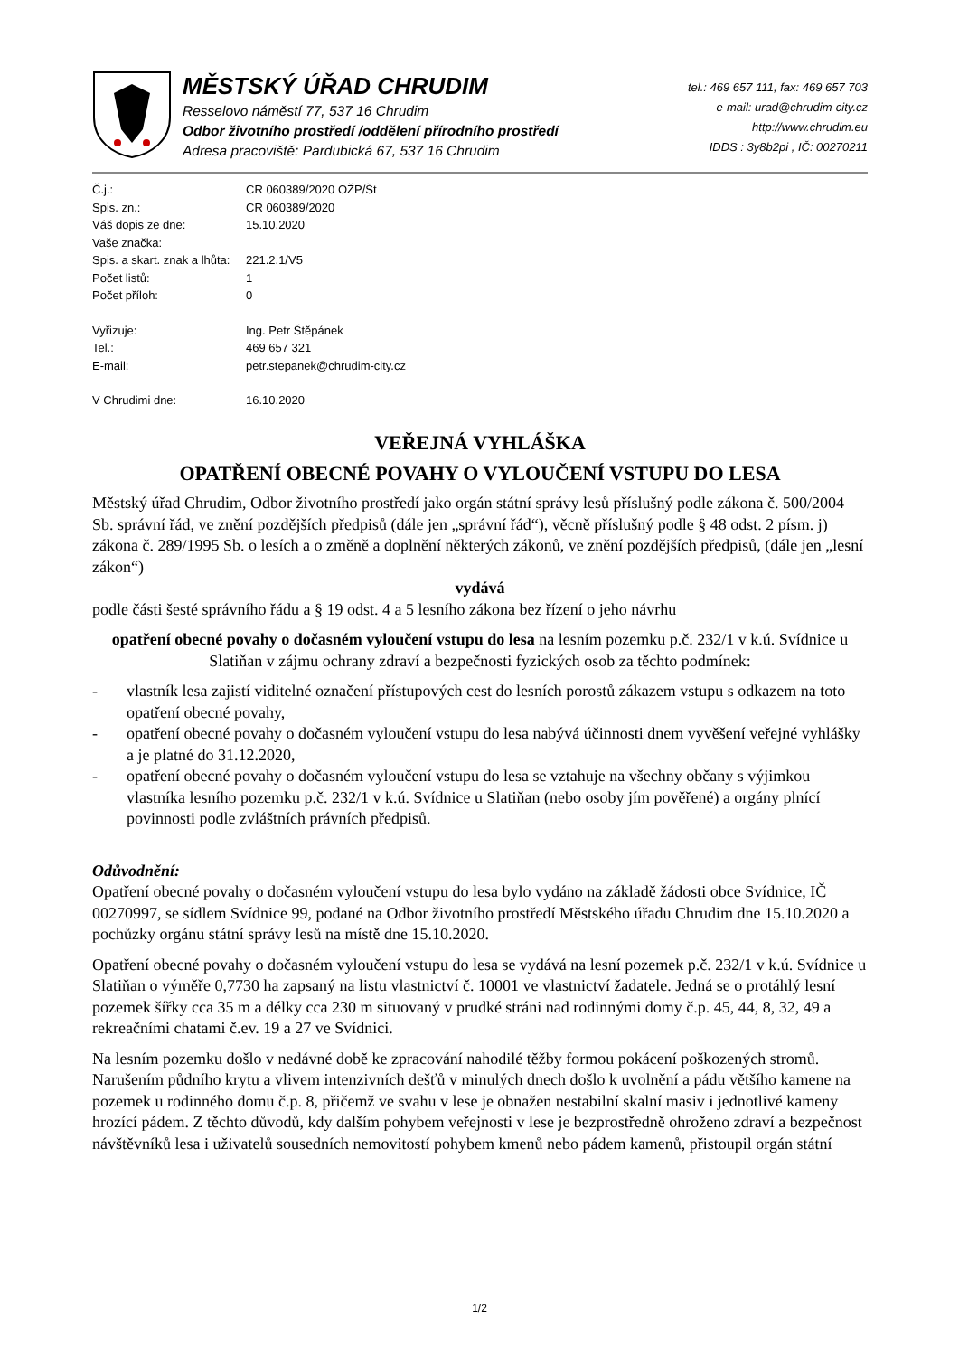MĚSTSKÝ ÚŘAD CHRUDIM
Resselovo náměstí 77, 537 16 Chrudim
Odbor životního prostředí /oddělení přírodního prostředí
Adresa pracoviště: Pardubická 67, 537 16 Chrudim
tel.: 469 657 111, fax: 469 657 703
e-mail: urad@chrudim-city.cz
http://www.chrudim.eu
IDDS : 3y8b2pi , IČ: 00270211
| Č.j.: | CR 060389/2020 OŽP/Št |
| Spis. zn.: | CR 060389/2020 |
| Váš dopis ze dne: | 15.10.2020 |
| Vaše značka: | |
| Spis. a skart. znak a lhůta: | 221.2.1/V5 |
| Počet listů: | 1 |
| Počet příloh: | 0 |
| Vyřizuje: | Ing. Petr Štěpánek |
| Tel.: | 469 657 321 |
| E-mail: | petr.stepanek@chrudim-city.cz |
| V Chrudimi dne: | 16.10.2020 |
VEŘEJNÁ VYHLÁŠKA
OPATŘENÍ OBECNÉ POVAHY O VYLOUČENÍ VSTUPU DO LESA
Městský úřad Chrudim, Odbor životního prostředí jako orgán státní správy lesů příslušný podle zákona č. 500/2004 Sb. správní řád, ve znění pozdějších předpisů (dále jen „správní řád“), věcně příslušný podle § 48 odst. 2 písm. j) zákona č. 289/1995 Sb. o lesích a o změně a doplnění některých zákonů, ve znění pozdějších předpisů, (dále jen „lesní zákon“)
vydává
podle části šesté správního řádu a § 19 odst. 4 a 5 lesního zákona bez řízení o jeho návrhu
opatření obecné povahy o dočasném vyloučení vstupu do lesa na lesním pozemku p.č. 232/1 v k.ú. Svídnice u Slatiňan v zájmu ochrany zdraví a bezpečnosti fyzických osob za těchto podmínek:
- vlastník lesa zajistí viditelné označení přístupových cest do lesních porostů zákazem vstupu s odkazem na toto opatření obecné povahy,
- opatření obecné povahy o dočasném vyloučení vstupu do lesa nabývá účinnosti dnem vyvěšení veřejné vyhlášky a je platné do 31.12.2020,
- opatření obecné povahy o dočasném vyloučení vstupu do lesa se vztahuje na všechny občany s výjimkou vlastníka lesního pozemku p.č. 232/1 v k.ú. Svídnice u Slatiňan (nebo osoby jím pověřené) a orgány plnící povinnosti podle zvláštních právních předpisů.
Odůvodnění:
Opatření obecné povahy o dočasném vyloučení vstupu do lesa bylo vydáno na základě žádosti obce Svídnice, IČ 00270997, se sídlem Svídnice 99, podané na Odbor životního prostředí Městského úřadu Chrudim dne 15.10.2020 a pochůzky orgánu státní správy lesů na místě dne 15.10.2020.
Opatření obecné povahy o dočasném vyloučení vstupu do lesa se vydává na lesní pozemek p.č. 232/1 v k.ú. Svídnice u Slatiňan o výměře 0,7730 ha zapsaný na listu vlastnictví č. 10001 ve vlastnictví žadatele. Jedná se o protáhlý lesní pozemek šířky cca 35 m a délky cca 230 m situovaný v prudké stráni nad rodinnými domy č.p. 45, 44, 8, 32, 49 a rekreačními chatami č.ev. 19 a 27 ve Svídnici.
Na lesním pozemku došlo v nedávné době ke zpracování nahodilé těžby formou pokácení poškozených stromů. Narušením půdního krytu a vlivem intenzivních dešťů v minulých dnech došlo k uvolnění a pádu většího kamene na pozemek u rodinného domu č.p. 8, přičemž ve svahu v lese je obnažen nestabilní skalní masiv i jednotlivé kameny hrozící pádem. Z těchto důvodů, kdy dalším pohybem veřejnosti v lese je bezprostředně ohroženo zdraví a bezpečnost návštěvníků lesa i uživatelů sousedních nemovitostí pohybem kmenů nebo pádem kamenů, přistoupil orgán státní
1/2